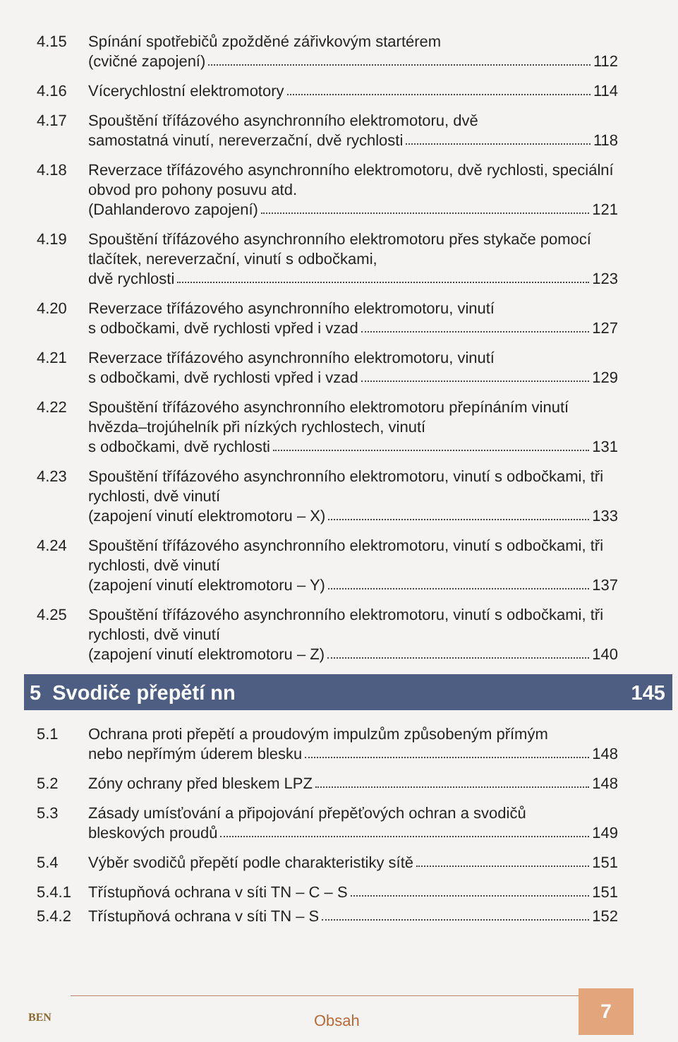4.15 Spínání spotřebičů zpožděné zářivkovým startérem
(cvičné zapojení) 112
4.16 Vícerychlostní elektromotory 114
4.17 Spouštění třífázového asynchronního elektromotoru, dvě
samostatná vinutí, nereverzační, dvě rychlosti 118
4.18 Reverzace třífázového asynchronního elektromotoru, dvě rychlosti, speciální obvod pro pohony posuvu atd.
(Dahlanderovo zapojení) 121
4.19 Spouštění třífázového asynchronního elektromotoru přes stykače pomocí tlačítek, nereverzační, vinutí s odbočkami,
dvě rychlosti 123
4.20 Reverzace třífázového asynchronního elektromotoru, vinutí
s odbočkami, dvě rychlosti vpřed i vzad 127
4.21 Reverzace třífázového asynchronního elektromotoru, vinutí
s odbočkami, dvě rychlosti vpřed i vzad 129
4.22 Spouštění třífázového asynchronního elektromotoru přepínáním vinutí hvězda–trojúhelník při nízkých rychlostech, vinutí
s odbočkami, dvě rychlosti 131
4.23 Spouštění třífázového asynchronního elektromotoru, vinutí s odbočkami, tři rychlosti, dvě vinutí
(zapojení vinutí elektromotoru – X) 133
4.24 Spouštění třífázového asynchronního elektromotoru, vinutí s odbočkami, tři rychlosti, dvě vinutí
(zapojení vinutí elektromotoru – Y) 137
4.25 Spouštění třífázového asynchronního elektromotoru, vinutí s odbočkami, tři rychlosti, dvě vinutí
(zapojení vinutí elektromotoru – Z) 140
5 Svodiče přepětí nn 145
5.1 Ochrana proti přepětí a proudovým impulzům způsobeným přímým
nebo nepřímým úderem blesku 148
5.2 Zóny ochrany před bleskem LPZ 148
5.3 Zásady umísťování a připojování přepěťových ochran a svodičů
bleskových proudů 149
5.4 Výběr svodičů přepětí podle charakteristiky sítě 151
5.4.1 Třístupňová ochrana v síti TN – C – S 151
5.4.2 Třístupňová ochrana v síti TN – S 152
BEN Obsah
7